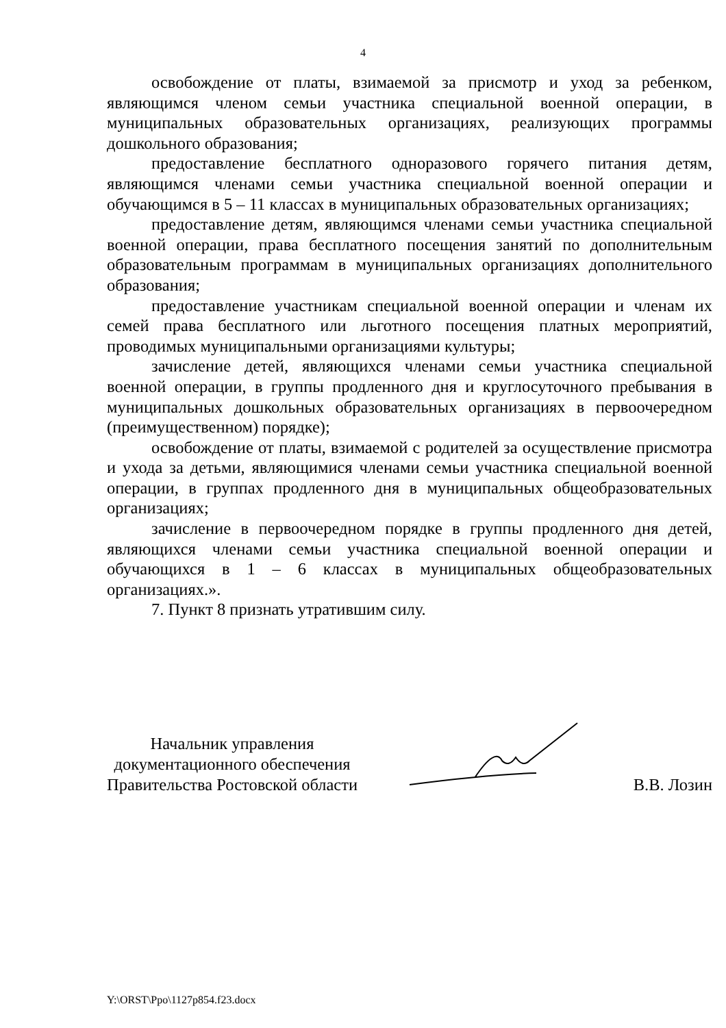4
освобождение от платы, взимаемой за присмотр и уход за ребенком, являющимся членом семьи участника специальной военной операции, в муниципальных образовательных организациях, реализующих программы дошкольного образования;
предоставление бесплатного одноразового горячего питания детям, являющимся членами семьи участника специальной военной операции и обучающимся в 5 – 11 классах в муниципальных образовательных организациях;
предоставление детям, являющимся членами семьи участника специальной военной операции, права бесплатного посещения занятий по дополнительным образовательным программам в муниципальных организациях дополнительного образования;
предоставление участникам специальной военной операции и членам их семей права бесплатного или льготного посещения платных мероприятий, проводимых муниципальными организациями культуры;
зачисление детей, являющихся членами семьи участника специальной военной операции, в группы продленного дня и круглосуточного пребывания в муниципальных дошкольных образовательных организациях в первоочередном (преимущественном) порядке);
освобождение от платы, взимаемой с родителей за осуществление присмотра и ухода за детьми, являющимися членами семьи участника специальной военной операции, в группах продленного дня в муниципальных общеобразовательных организациях;
зачисление в первоочередном порядке в группы продленного дня детей, являющихся членами семьи участника специальной военной операции и обучающихся в 1 – 6 классах в муниципальных общеобразовательных организациях.».
7. Пункт 8 признать утратившим силу.
Начальник управления
документационного обеспечения
Правительства Ростовской области
В.В. Лозин
Y:\ORST\Ppo\1127p854.f23.docx